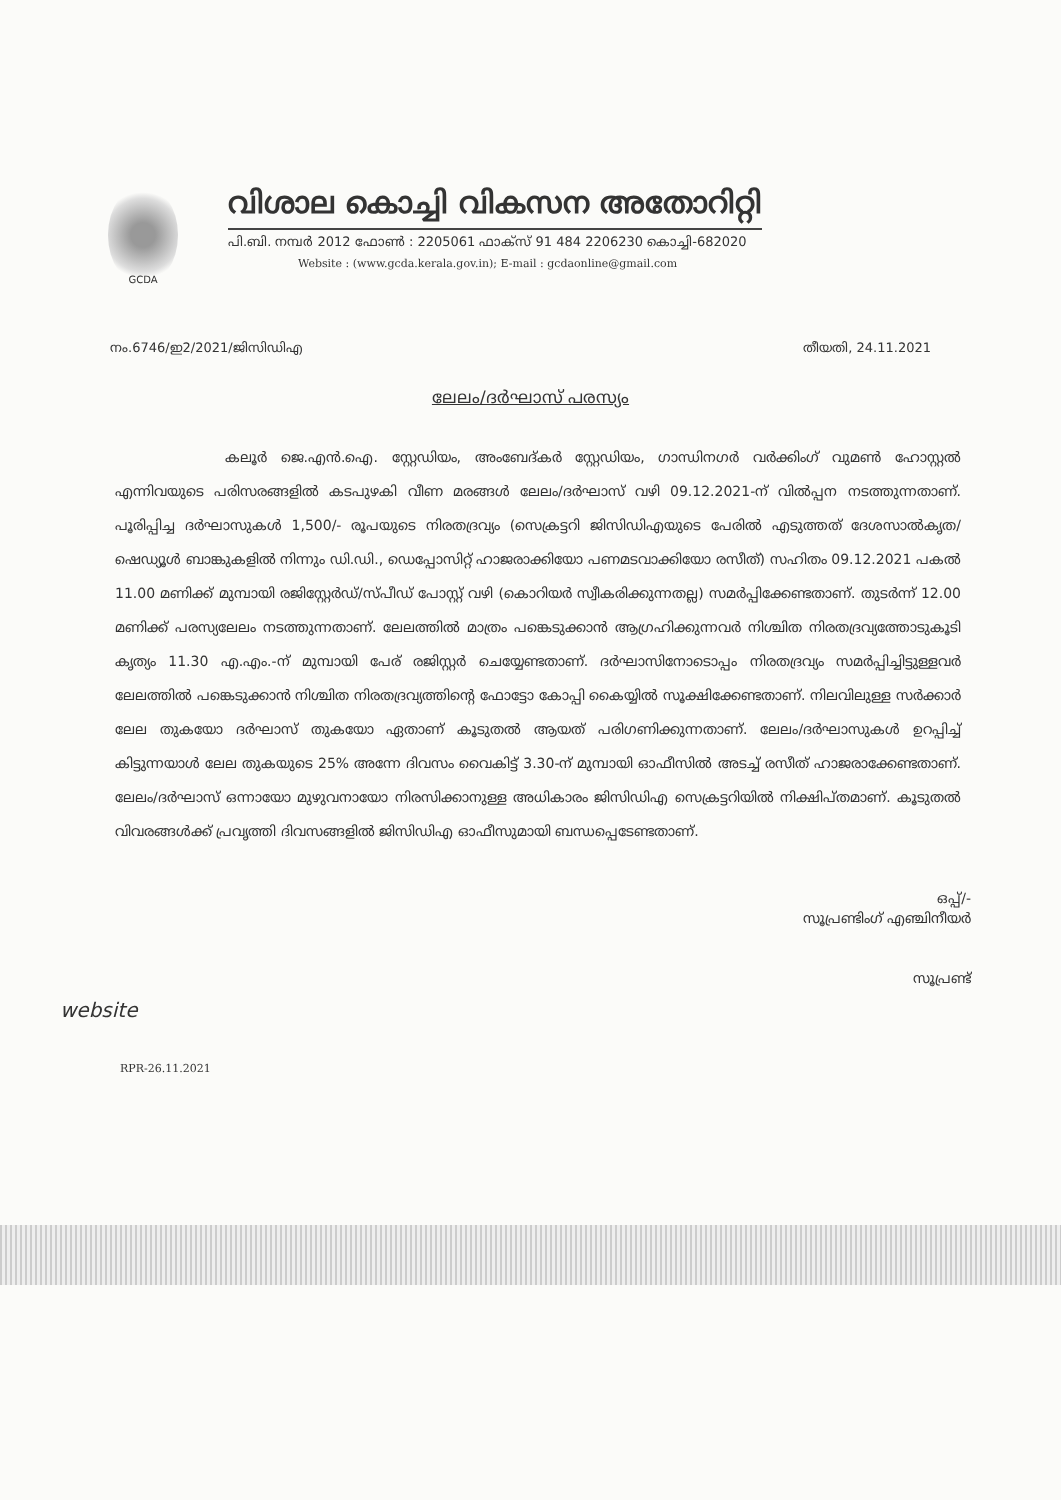GCDA
വിശാല കൊച്ചി വികസന അതോറിറ്റി
പി.ബി. നമ്പർ 2012 ഫോൺ : 2205061 ഫാക്സ് 91 484 2206230 കൊച്ചി-682020
Website : (www.gcda.kerala.gov.in); E-mail : gcdaonline@gmail.com
നം.6746/ഇ2/2021/ജിസിഡിഎ തീയതി, 24.11.2021
ലേലം/ദർഘാസ് പരസ്യം
കലൂർ ജെ.എൻ.ഐ. സ്റ്റേഡിയം, അംബേദ്കർ സ്റ്റേഡിയം, ഗാന്ധിനഗർ വർക്കിംഗ് വുമൺ ഹോസ്റ്റൽ എന്നിവയുടെ പരിസരങ്ങളിൽ കടപുഴകി വീണ മരങ്ങൾ ലേലം/ദർഘാസ് വഴി 09.12.2021-ന് വിൽപ്പന നടത്തുന്നതാണ്. പൂരിപ്പിച്ച ദർഘാസുകൾ 1,500/- രൂപയുടെ നിരതദ്രവ്യം (സെക്രട്ടറി ജിസിഡിഎയുടെ പേരിൽ എടുത്തത് ദേശസാൽകൃത/ഷെഡ്യൂൾ ബാങ്കുകളിൽ നിന്നും ഡി.ഡി., ഡെപ്പോസിറ്റ് ഹാജരാക്കിയോ പണമടവാക്കിയോ രസീത്) സഹിതം 09.12.2021 പകൽ 11.00 മണിക്ക് മുമ്പായി രജിസ്റ്റേർഡ്/സ്പീഡ് പോസ്റ്റ് വഴി (കൊറിയർ സ്വീകരിക്കുന്നതല്ല) സമർപ്പിക്കേണ്ടതാണ്. തുടർന്ന് 12.00 മണിക്ക് പരസ്യലേലം നടത്തുന്നതാണ്. ലേലത്തിൽ മാത്രം പങ്കെടുക്കാൻ ആഗ്രഹിക്കുന്നവർ നിശ്ചിത നിരതദ്രവ്യത്തോടുകൂടി കൃത്യം 11.30 എ.എം.-ന് മുമ്പായി പേര് രജിസ്റ്റർ ചെയ്യേണ്ടതാണ്. ദർഘാസിനോടൊപ്പം നിരതദ്രവ്യം സമർപ്പിച്ചിട്ടുള്ളവർ ലേലത്തിൽ പങ്കെടുക്കാൻ നിശ്ചിത നിരതദ്രവ്യത്തിന്റെ ഫോട്ടോ കോപ്പി കൈയ്യിൽ സൂക്ഷിക്കേണ്ടതാണ്. നിലവിലുള്ള സർക്കാർ ലേല തുകയോ ദർഘാസ് തുകയോ ഏതാണ് കൂടുതൽ ആയത് പരിഗണിക്കുന്നതാണ്. ലേലം/ദർഘാസുകൾ ഉറപ്പിച്ച് കിട്ടുന്നയാൾ ലേല തുകയുടെ 25% അന്നേ ദിവസം വൈകിട്ട് 3.30-ന് മുമ്പായി ഓഫീസിൽ അടച്ച് രസീത് ഹാജരാക്കേണ്ടതാണ്. ലേലം/ദർഘാസ് ഒന്നായോ മുഴുവനായോ നിരസിക്കാനുള്ള അധികാരം ജിസിഡിഎ സെക്രട്ടറിയിൽ നിക്ഷിപ്തമാണ്. കൂടുതൽ വിവരങ്ങൾക്ക് പ്രവൃത്തി ദിവസങ്ങളിൽ ജിസിഡിഎ ഓഫീസുമായി ബന്ധപ്പെടേണ്ടതാണ്.
ഒപ്പ്/-
സൂപ്രണ്ടിംഗ് എഞ്ചിനീയർ
സൂപ്രണ്ട്
website
RPR-26.11.2021